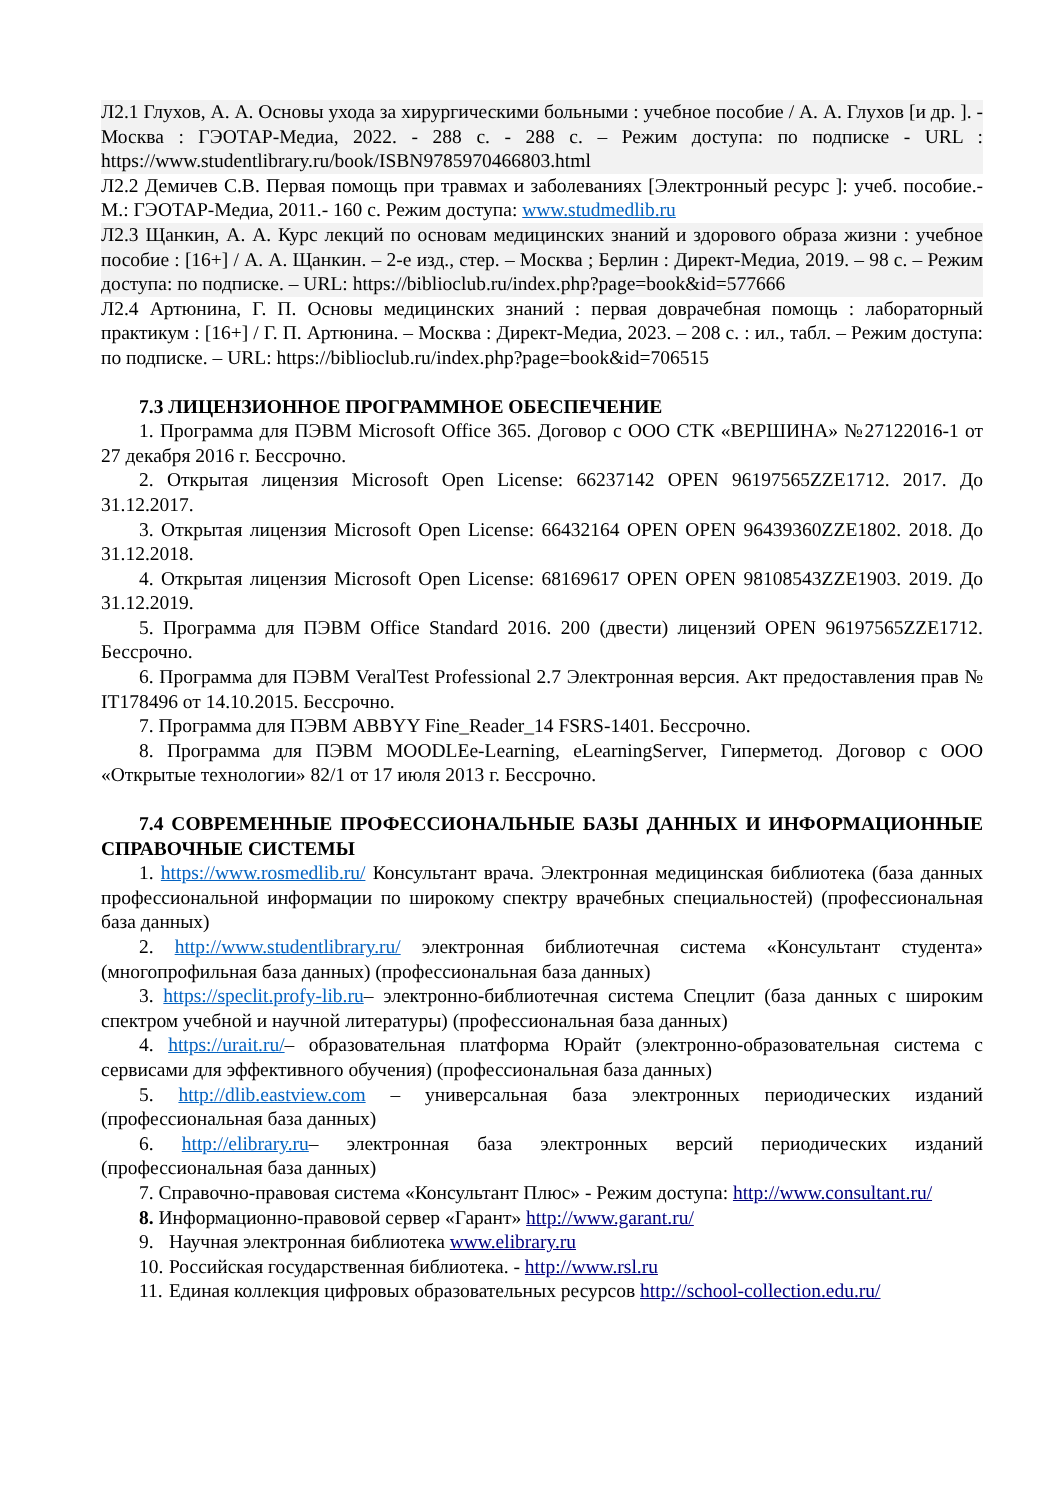Л2.1 Глухов, А. А. Основы ухода за хирургическими больными : учебное пособие / А. А. Глухов [и др. ]. - Москва : ГЭОТАР-Медиа, 2022. - 288 с. - 288 с. – Режим доступа: по подписке - URL : https://www.studentlibrary.ru/book/ISBN9785970466803.html
Л2.2 Демичев С.В. Первая помощь при травмах и заболеваниях [Электронный ресурс ]: учеб. пособие.- М.: ГЭОТАР-Медиа, 2011.- 160 с. Режим доступа: www.studmedlib.ru
Л2.3 Щанкин, А. А. Курс лекций по основам медицинских знаний и здорового образа жизни : учебное пособие : [16+] / А. А. Щанкин. – 2-е изд., стер. – Москва ; Берлин : Директ-Медиа, 2019. – 98 с. – Режим доступа: по подписке. – URL: https://biblioclub.ru/index.php?page=book&id=577666
Л2.4 Артюнина, Г. П. Основы медицинских знаний : первая доврачебная помощь : лабораторный практикум : [16+] / Г. П. Артюнина. – Москва : Директ-Медиа, 2023. – 208 с. : ил., табл. – Режим доступа: по подписке. – URL: https://biblioclub.ru/index.php?page=book&id=706515
7.3 ЛИЦЕНЗИОННОЕ ПРОГРАММНОЕ ОБЕСПЕЧЕНИЕ
1. Программа для ПЭВМ Microsoft Office 365. Договор с ООО СТК «ВЕРШИНА» №27122016-1 от 27 декабря 2016 г. Бессрочно.
2. Открытая лицензия Microsoft Open License: 66237142 OPEN 96197565ZZE1712. 2017. До 31.12.2017.
3. Открытая лицензия Microsoft Open License: 66432164 OPEN OPEN 96439360ZZE1802. 2018. До 31.12.2018.
4. Открытая лицензия Microsoft Open License: 68169617 OPEN OPEN 98108543ZZE1903. 2019. До 31.12.2019.
5. Программа для ПЭВМ Office Standard 2016. 200 (двести) лицензий OPEN 96197565ZZE1712. Бессрочно.
6. Программа для ПЭВМ VeralTest Professional 2.7 Электронная версия. Акт предоставления прав № IT178496 от 14.10.2015. Бессрочно.
7. Программа для ПЭВМ ABBYY Fine_Reader_14 FSRS-1401. Бессрочно.
8. Программа для ПЭВМ MOODLEe-Learning, eLearningServer, Гиперметод. Договор с ООО «Открытые технологии» 82/1 от 17 июля 2013 г. Бессрочно.
7.4 СОВРЕМЕННЫЕ ПРОФЕССИОНАЛЬНЫЕ БАЗЫ ДАННЫХ И ИНФОРМАЦИОННЫЕ СПРАВОЧНЫЕ СИСТЕМЫ
1. https://www.rosmedlib.ru/ Консультант врача. Электронная медицинская библиотека (база данных профессиональной информации по широкому спектру врачебных специальностей) (профессиональная база данных)
2. http://www.studentlibrary.ru/ электронная библиотечная система «Консультант студента» (многопрофильная база данных) (профессиональная база данных)
3. https://speclit.profy-lib.ru– электронно-библиотечная система Спецлит (база данных с широким спектром учебной и научной литературы) (профессиональная база данных)
4. https://urait.ru/– образовательная платформа Юрайт (электронно-образовательная система с сервисами для эффективного обучения) (профессиональная база данных)
5. http://dlib.eastview.com – универсальная база электронных периодических изданий (профессиональная база данных)
6. http://elibrary.ru– электронная база электронных версий периодических изданий (профессиональная база данных)
7. Справочно-правовая система «Консультант Плюс» - Режим доступа: http://www.consultant.ru/
8. Информационно-правовой сервер «Гарант» http://www.garant.ru/
9. Научная электронная библиотека www.elibrary.ru
10. Российская государственная библиотека. - http://www.rsl.ru
11. Единая коллекция цифровых образовательных ресурсов http://school-collection.edu.ru/